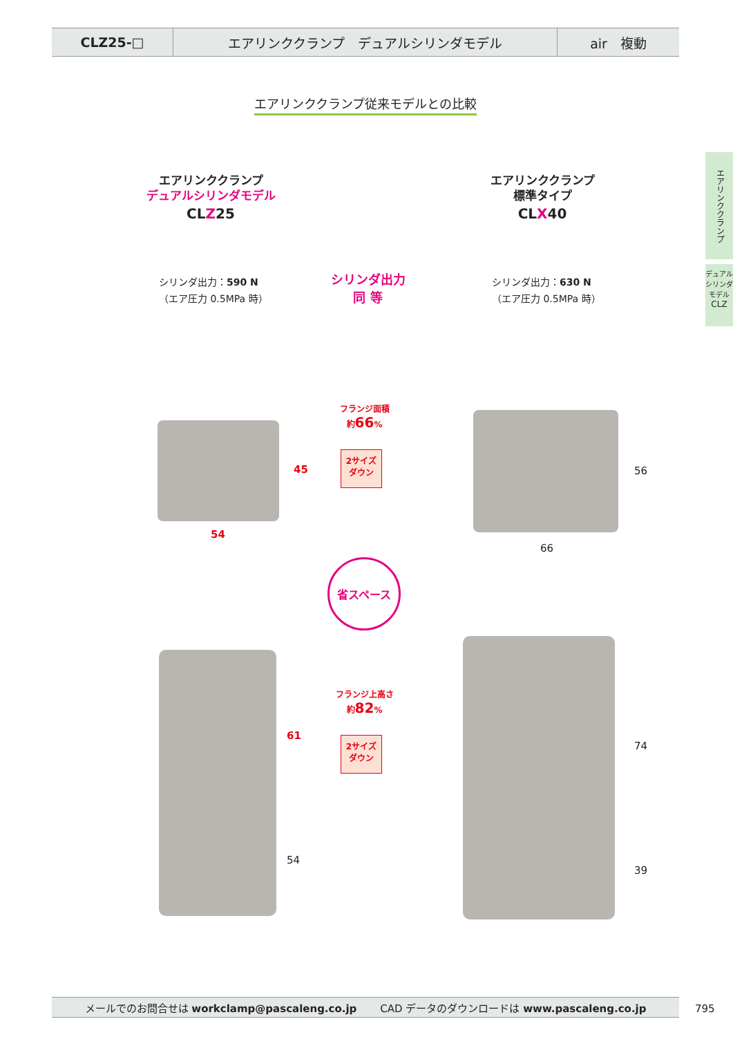CLZ25-□ エアリンククランプ　デュアルシリンダモデル air　複動
エアリンククランプ従来モデルとの比較
エアリンククランプ
デュアルシリンダモデル
CLZ
エアリンククランプ
デュアルシリンダモデル
CLZ25
エアリンククランプ
標準タイプ
CLX40
シリンダ出力：590 N
（エア圧力 0.5MPa 時）
シリンダ出力：630 N
（エア圧力 0.5MPa 時）
シリンダ出力
同 等
45
54
56
66
フランジ面積
約66%
2サイズ
ダウン
省スペース
61
54
74
39
フランジ上高さ
約82%
2サイズ
ダウン
メールでのお問合せは workclamp@pascaleng.co.jp CAD データのダウンロードは www.pascaleng.co.jp 795